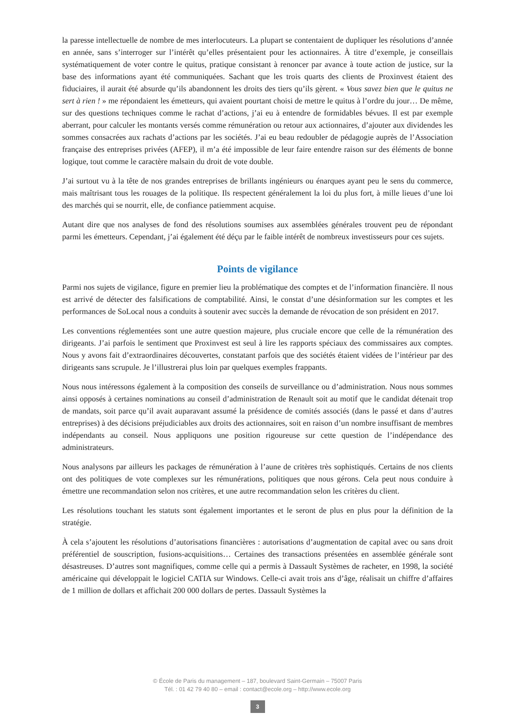la paresse intellectuelle de nombre de mes interlocuteurs. La plupart se contentaient de dupliquer les résolutions d’année en année, sans s’interroger sur l’intérêt qu’elles présentaient pour les actionnaires. À titre d’exemple, je conseillais systématiquement de voter contre le quitus, pratique consistant à renoncer par avance à toute action de justice, sur la base des informations ayant été communiquées. Sachant que les trois quarts des clients de Proxinvest étaient des fiduciaires, il aurait été absurde qu’ils abandonnent les droits des tiers qu’ils gèrent. « Vous savez bien que le quitus ne sert à rien ! » me répondaient les émetteurs, qui avaient pourtant choisi de mettre le quitus à l’ordre du jour… De même, sur des questions techniques comme le rachat d’actions, j’ai eu à entendre de formidables bévues. Il est par exemple aberrant, pour calculer les montants versés comme rémunération ou retour aux actionnaires, d’ajouter aux dividendes les sommes consacrées aux rachats d’actions par les sociétés. J’ai eu beau redoubler de pédagogie auprès de l’Association française des entreprises privées (AFEP), il m’a été impossible de leur faire entendre raison sur des éléments de bonne logique, tout comme le caractère malsain du droit de vote double.
J’ai surtout vu à la tête de nos grandes entreprises de brillants ingénieurs ou énarques ayant peu le sens du commerce, mais maîtrisant tous les rouages de la politique. Ils respectent généralement la loi du plus fort, à mille lieues d’une loi des marchés qui se nourrit, elle, de confiance patiemment acquise.
Autant dire que nos analyses de fond des résolutions soumises aux assemblées générales trouvent peu de répondant parmi les émetteurs. Cependant, j’ai également été déçu par le faible intérêt de nombreux investisseurs pour ces sujets.
Points de vigilance
Parmi nos sujets de vigilance, figure en premier lieu la problématique des comptes et de l’information financière. Il nous est arrivé de détecter des falsifications de comptabilité. Ainsi, le constat d’une désinformation sur les comptes et les performances de SoLocal nous a conduits à soutenir avec succès la demande de révocation de son président en 2017.
Les conventions réglementées sont une autre question majeure, plus cruciale encore que celle de la rémunération des dirigeants. J’ai parfois le sentiment que Proxinvest est seul à lire les rapports spéciaux des commissaires aux comptes. Nous y avons fait d’extraordinaires découvertes, constatant parfois que des sociétés étaient vidées de l’intérieur par des dirigeants sans scrupule. Je l’illustrerai plus loin par quelques exemples frappants.
Nous nous intéressons également à la composition des conseils de surveillance ou d’administration. Nous nous sommes ainsi opposés à certaines nominations au conseil d’administration de Renault soit au motif que le candidat détenait trop de mandats, soit parce qu’il avait auparavant assumé la présidence de comités associés (dans le passé et dans d’autres entreprises) à des décisions préjudiciables aux droits des actionnaires, soit en raison d’un nombre insuffisant de membres indépendants au conseil. Nous appliquons une position rigoureuse sur cette question de l’indépendance des administrateurs.
Nous analysons par ailleurs les packages de rémunération à l’aune de critères très sophistiqués. Certains de nos clients ont des politiques de vote complexes sur les rémunérations, politiques que nous gérons. Cela peut nous conduire à émettre une recommandation selon nos critères, et une autre recommandation selon les critères du client.
Les résolutions touchant les statuts sont également importantes et le seront de plus en plus pour la définition de la stratégie.
À cela s’ajoutent les résolutions d’autorisations financières : autorisations d’augmentation de capital avec ou sans droit préférentiel de souscription, fusions-acquisitions… Certaines des transactions présentées en assemblée générale sont désastreuses. D’autres sont magnifiques, comme celle qui a permis à Dassault Systèmes de racheter, en 1998, la société américaine qui développait le logiciel CATIA sur Windows. Celle-ci avait trois ans d’âge, réalisait un chiffre d’affaires de 1 million de dollars et affichait 200 000 dollars de pertes. Dassault Systèmes la
© École de Paris du management – 187, boulevard Saint-Germain – 75007 Paris
Tél. : 01 42 79 40 80 – email : contact@ecole.org – http://www.ecole.org
3